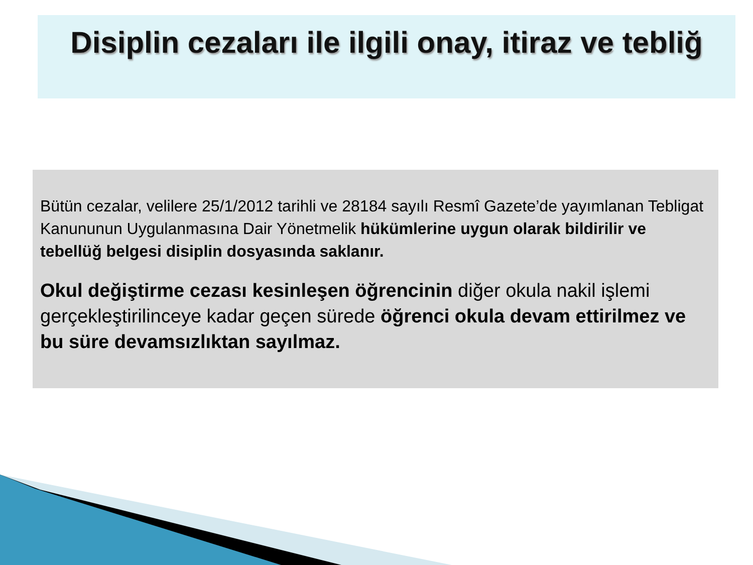Disiplin cezaları ile ilgili onay, itiraz ve tebliğ
Bütün cezalar, velilere 25/1/2012 tarihli ve 28184 sayılı Resmî Gazete’de yayımlanan Tebligat Kanununun Uygulanmasına Dair Yönetmelik hükümlerine uygun olarak bildirilir ve tebellüğ belgesi disiplin dosyasında saklanır.
Okul değiştirme cezası kesinleşen öğrencinin diğer okula nakil işlemi gerçekleştirilinceye kadar geçen sürede öğrenci okula devam ettirilmez ve bu süre devamsızlıktan sayılmaz.